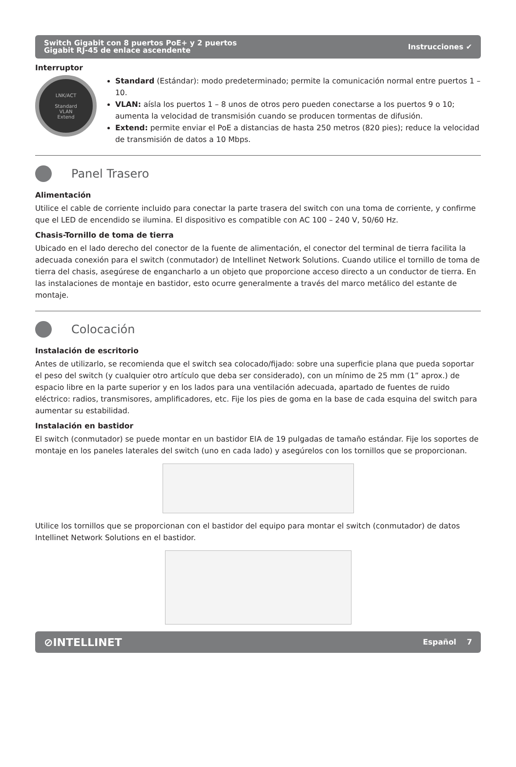Switch Gigabit con 8 puertos PoE+ y 2 puertos
Gigabit RJ-45 de enlace ascendente Instrucciones ✔
Interruptor
LNK/ACT
Standard
VLAN
Extend
Standard (Estándar): modo predeterminado; permite la comunicación normal entre puertos 1 – 10.
VLAN: aísla los puertos 1 – 8 unos de otros pero pueden conectarse a los puertos 9 o 10; aumenta la velocidad de transmisión cuando se producen tormentas de difusión.
Extend: permite enviar el PoE a distancias de hasta 250 metros (820 pies); reduce la velocidad de transmisión de datos a 10 Mbps.
Panel Trasero
Alimentación
Utilice el cable de corriente incluido para conectar la parte trasera del switch con una toma de corriente, y confirme que el LED de encendido se ilumina. El dispositivo es compatible con AC 100 – 240 V, 50/60 Hz.
Chasis-Tornillo de toma de tierra
Ubicado en el lado derecho del conector de la fuente de alimentación, el conector del terminal de tierra facilita la adecuada conexión para el switch (conmutador) de Intellinet Network Solutions. Cuando utilice el tornillo de toma de tierra del chasis, asegúrese de engancharlo a un objeto que proporcione acceso directo a un conductor de tierra. En las instalaciones de montaje en bastidor, esto ocurre generalmente a través del marco metálico del estante de montaje.
Colocación
Instalación de escritorio
Antes de utilizarlo, se recomienda que el switch sea colocado/fijado: sobre una superficie plana que pueda soportar el peso del switch (y cualquier otro artículo que deba ser considerado), con un mínimo de 25 mm (1” aprox.) de espacio libre en la parte superior y en los lados para una ventilación adecuada, apartado de fuentes de ruido eléctrico: radios, transmisores, amplificadores, etc. Fije los pies de goma en la base de cada esquina del switch para aumentar su estabilidad.
Instalación en bastidor
El switch (conmutador) se puede montar en un bastidor EIA de 19 pulgadas de tamaño estándar. Fije los soportes de montaje en los paneles laterales del switch (uno en cada lado) y asegúrelos con los tornillos que se proporcionan.
Utilice los tornillos que se proporcionan con el bastidor del equipo para montar el switch (conmutador) de datos Intellinet Network Solutions en el bastidor.
⊘INTELLINET Español 7